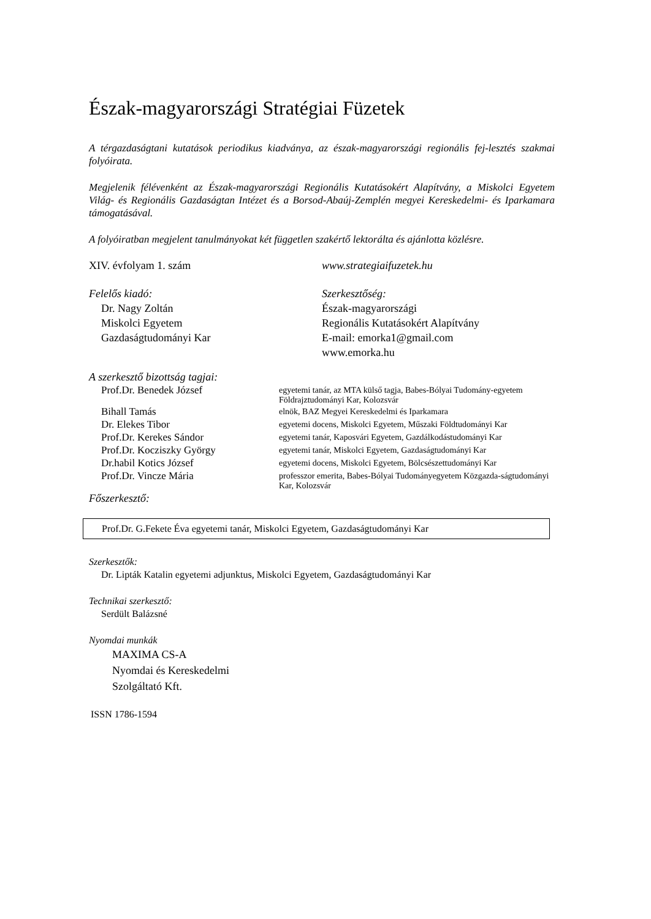Észak-magyarországi Stratégiai Füzetek
A térgazdaságtani kutatások periodikus kiadványa, az észak-magyarországi regionális fej-lesztés szakmai folyóirata.
Megjelenik félévenként az Észak-magyarországi Regionális Kutatásokért Alapítvány, a Miskolci Egyetem Világ- és Regionális Gazdaságtan Intézet és a Borsod-Abaúj-Zemplén megyei Kereskedelmi- és Iparkamara támogatásával.
A folyóiratban megjelent tanulmányokat két független szakértő lektorálta és ajánlotta közlésre.
XIV. évfolyam 1. szám www.strategiaifuzetek.hu
Felelős kiadó:
Dr. Nagy Zoltán
Miskolci Egyetem
Gazdaságtudományi Kar
Szerkesztőség:
Észak-magyarországi
Regionális Kutatásokért Alapítvány
E-mail: emorka1@gmail.com
www.emorka.hu
A szerkesztő bizottság tagjai:
| Prof.Dr. Benedek József | egyetemi tanár, az MTA külső tagja, Babes-Bólyai Tudomány-egyetem Földrajztudományi Kar, Kolozsvár |
| Bihall Tamás | elnök, BAZ Megyei Kereskedelmi és Iparkamara |
| Dr. Elekes Tibor | egyetemi docens, Miskolci Egyetem, Műszaki Földtudományi Kar |
| Prof.Dr. Kerekes Sándor | egyetemi tanár, Kaposvári Egyetem, Gazdálkodástudományi Kar |
| Prof.Dr. Kocziszky György | egyetemi tanár, Miskolci Egyetem, Gazdaságtudományi Kar |
| Dr.habil Kotics József | egyetemi docens, Miskolci Egyetem, Bölcsészettudományi Kar |
| Prof.Dr. Vincze Mária | professzor emerita, Babes-Bólyai Tudományegyetem Közgazda-ságtudományi Kar, Kolozsvár |
Főszerkesztő:
Prof.Dr. G.Fekete Éva egyetemi tanár, Miskolci Egyetem, Gazdaságtudományi Kar
Szerkesztők:
Dr. Lipták Katalin egyetemi adjunktus, Miskolci Egyetem, Gazdaságtudományi Kar
Technikai szerkesztő:
Serdült Balázsné
Nyomdai munkák
MAXIMA CS-A
Nyomdai és Kereskedelmi
Szolgáltató Kft.
ISSN 1786-1594